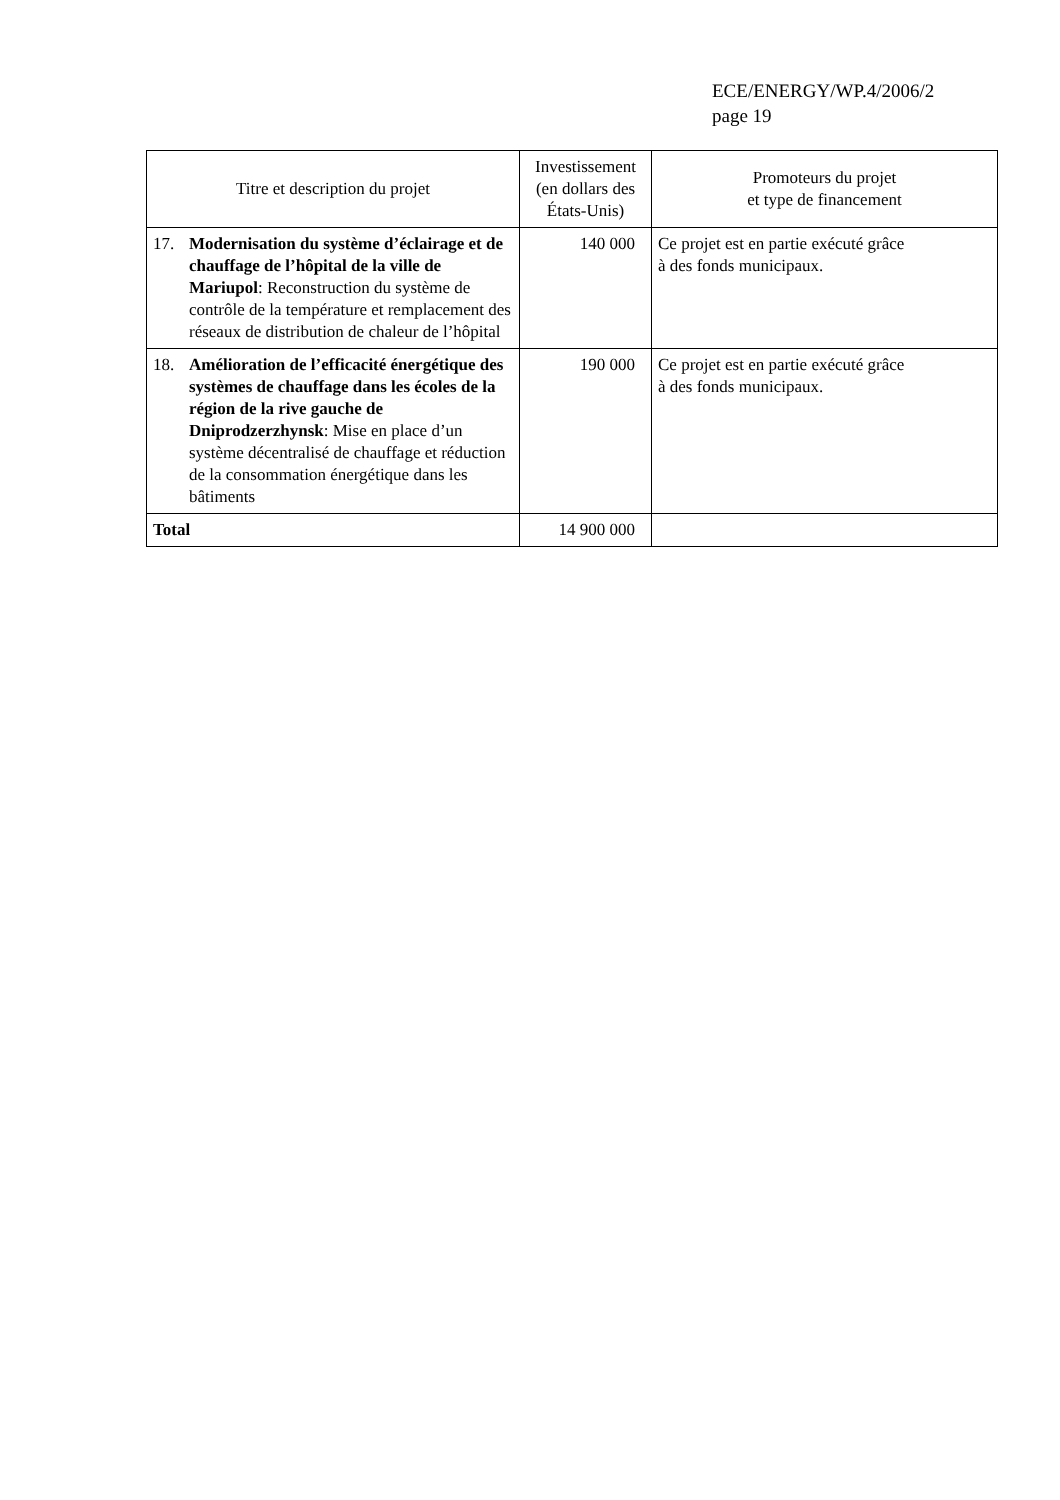ECE/ENERGY/WP.4/2006/2
page 19
| Titre et description du projet | Investissement (en dollars des États-Unis) | Promoteurs du projet et type de financement |
| --- | --- | --- |
| 17. Modernisation du système d’éclairage et de chauffage de l’hôpital de la ville de Mariupol : Reconstruction du système de contrôle de la température et remplacement des réseaux de distribution de chaleur de l’hôpital | 140 000 | Ce projet est en partie exécuté grâce à des fonds municipaux. |
| 18. Amélioration de l’efficacité énergétique des systèmes de chauffage dans les écoles de la région de la rive gauche de Dniprodzerzhynsk : Mise en place d’un système décentralisé de chauffage et réduction de la consommation énergétique dans les bâtiments | 190 000 | Ce projet est en partie exécuté grâce à des fonds municipaux. |
| Total | 14 900 000 | |